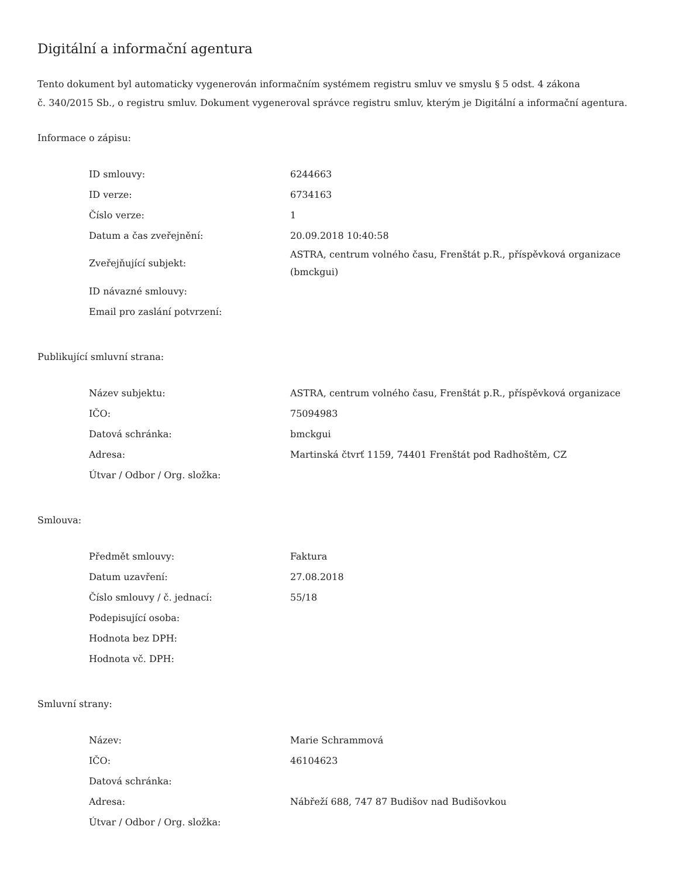Digitální a informační agentura
Tento dokument byl automaticky vygenerován informačním systémem registru smluv ve smyslu § 5 odst. 4 zákona
č. 340/2015 Sb., o registru smluv. Dokument vygeneroval správce registru smluv, kterým je Digitální a informační agentura.
Informace o zápisu:
| ID smlouvy: | 6244663 |
| ID verze: | 6734163 |
| Číslo verze: | 1 |
| Datum a čas zveřejnění: | 20.09.2018 10:40:58 |
| Zveřejňující subjekt: | ASTRA, centrum volného času, Frenštát p.R., příspěvková organizace (bmckgui) |
| ID návazné smlouvy: | |
| Email pro zaslání potvrzení: | |
Publikující smluvní strana:
| Název subjektu: | ASTRA, centrum volného času, Frenštát p.R., příspěvková organizace |
| IČO: | 75094983 |
| Datová schránka: | bmckgui |
| Adresa: | Martinská čtvrť 1159, 74401 Frenštát pod Radhoštěm, CZ |
| Útvar / Odbor / Org. složka: | |
Smlouva:
| Předmět smlouvy: | Faktura |
| Datum uzavření: | 27.08.2018 |
| Číslo smlouvy / č. jednací: | 55/18 |
| Podepisující osoba: | |
| Hodnota bez DPH: | |
| Hodnota vč. DPH: | |
Smluvní strany:
| Název: | Marie Schrammová |
| IČO: | 46104623 |
| Datová schránka: | |
| Adresa: | Nábřeží 688, 747 87 Budišov nad Budišovkou |
| Útvar / Odbor / Org. složka: | |